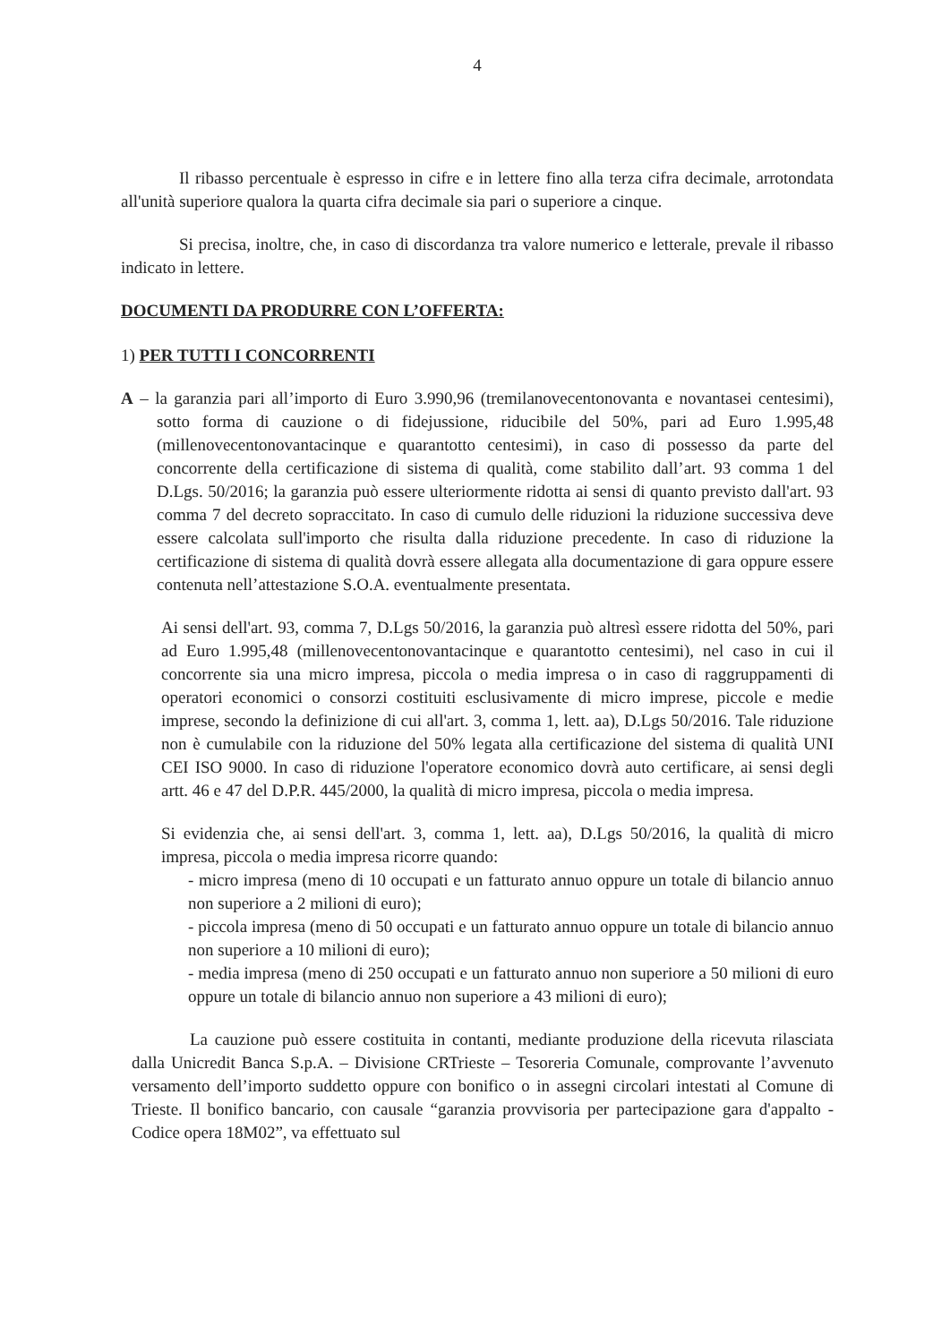4
Il ribasso percentuale è espresso in cifre e in lettere fino alla terza cifra decimale, arrotondata all'unità superiore qualora la quarta cifra decimale sia pari o superiore a cinque.
Si precisa, inoltre, che, in caso di discordanza tra valore numerico e letterale, prevale il ribasso indicato in lettere.
DOCUMENTI DA PRODURRE CON L’OFFERTA:
1) PER TUTTI I CONCORRENTI
A – la garanzia pari all’importo di Euro 3.990,96 (tremilanovecentonovanta e novantasei centesimi), sotto forma di cauzione o di fidejussione, riducibile del 50%, pari ad Euro 1.995,48 (millenovecentonovantacinque e quarantotto centesimi), in caso di possesso da parte del concorrente della certificazione di sistema di qualità, come stabilito dall’art. 93 comma 1 del D.Lgs. 50/2016; la garanzia può essere ulteriormente ridotta ai sensi di quanto previsto dall'art. 93 comma 7 del decreto sopraccitato. In caso di cumulo delle riduzioni la riduzione successiva deve essere calcolata sull'importo che risulta dalla riduzione precedente. In caso di riduzione la certificazione di sistema di qualità dovrà essere allegata alla documentazione di gara oppure essere contenuta nell’attestazione S.O.A. eventualmente presentata.
Ai sensi dell'art. 93, comma 7, D.Lgs 50/2016, la garanzia può altresì essere ridotta del 50%, pari ad Euro 1.995,48 (millenovecentonovantacinque e quarantotto centesimi), nel caso in cui il concorrente sia una micro impresa, piccola o media impresa o in caso di raggruppamenti di operatori economici o consorzi costituiti esclusivamente di micro imprese, piccole e medie imprese, secondo la definizione di cui all'art. 3, comma 1, lett. aa), D.Lgs 50/2016. Tale riduzione non è cumulabile con la riduzione del 50% legata alla certificazione del sistema di qualità UNI CEI ISO 9000. In caso di riduzione l'operatore economico dovrà auto certificare, ai sensi degli artt. 46 e 47 del D.P.R. 445/2000, la qualità di micro impresa, piccola o media impresa.
Si evidenzia che, ai sensi dell'art. 3, comma 1, lett. aa), D.Lgs 50/2016, la qualità di micro impresa, piccola o media impresa ricorre quando:
- micro impresa (meno di 10 occupati e un fatturato annuo oppure un totale di bilancio annuo non superiore a 2 milioni di euro);
- piccola impresa (meno di 50 occupati e un fatturato annuo oppure un totale di bilancio annuo non superiore a 10 milioni di euro);
- media impresa (meno di 250 occupati e un fatturato annuo non superiore a 50 milioni di euro oppure un totale di bilancio annuo non superiore a 43 milioni di euro);
La cauzione può essere costituita in contanti, mediante produzione della ricevuta rilasciata dalla Unicredit Banca S.p.A. – Divisione CRTrieste – Tesoreria Comunale, comprovante l’avvenuto versamento dell’importo suddetto oppure con bonifico o in assegni circolari intestati al Comune di Trieste. Il bonifico bancario, con causale “garanzia provvisoria per partecipazione gara d'appalto - Codice opera 18M02”, va effettuato sul